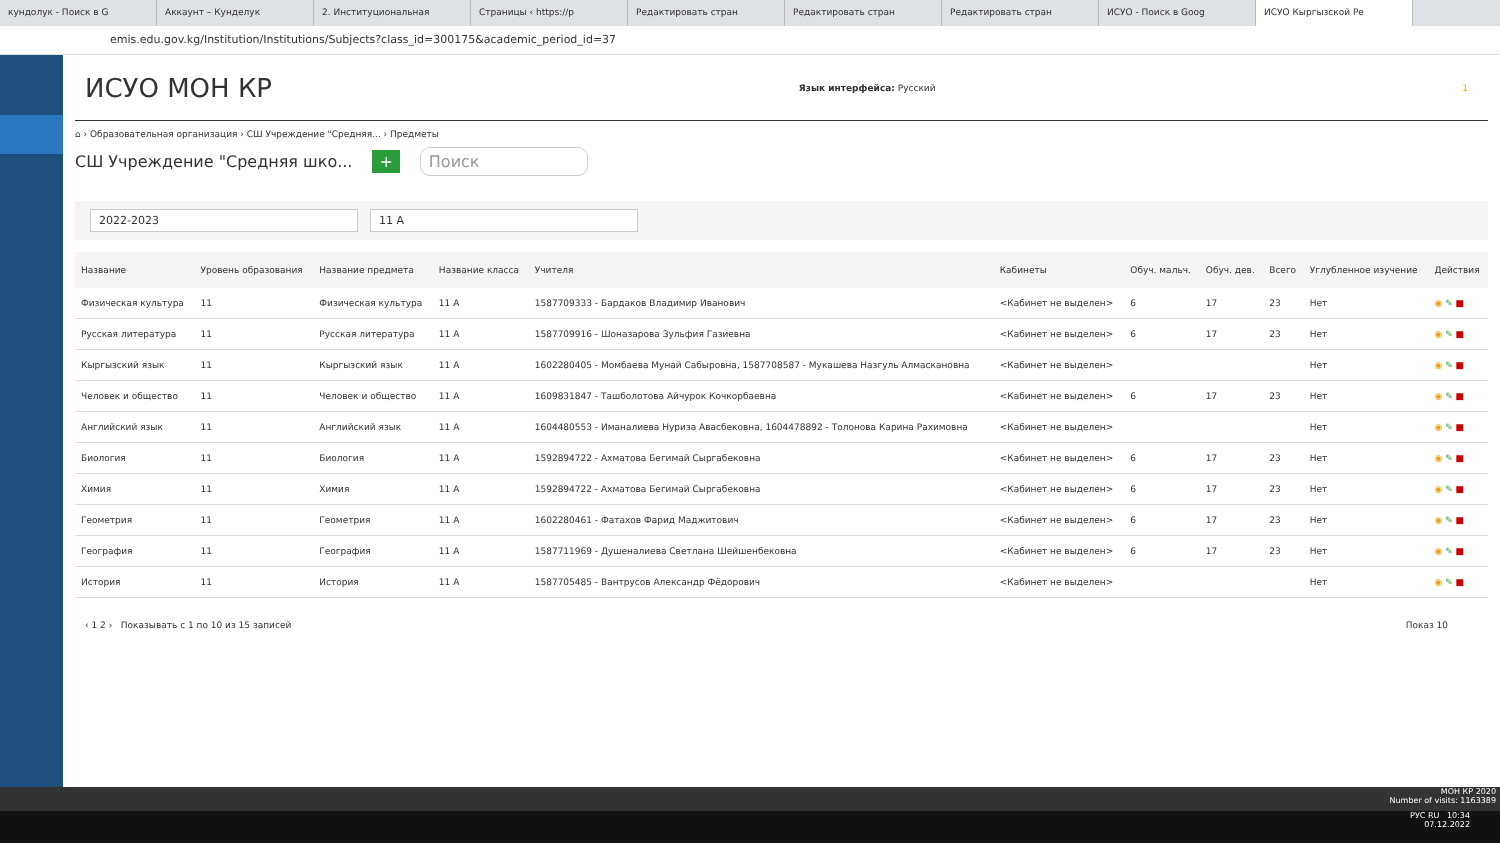кундолук - Поиск в G Аккаунт – Кунделук 2. Институциональная Страницы ‹ https://p Редактировать стран Редактировать стран Редактировать стран ИСУО - Поиск в Goog ИСУО Кыргызской Ре
emis.edu.gov.kg/Institution/Institutions/Subjects?class_id=300175&academic_period_id=37
ИСУО МОН КР
Язык интерфейса: Русский 1
⌂ › Образовательная организация › СШ Учреждение "Средняя... › Предметы
СШ Учреждение "Средняя шко... + Поиск
2022-2023 11 A
| Название | Уровень образования | Название предмета | Название класса | Учителя | Кабинеты | Обуч. мальч. | Обуч. дев. | Всего | Углубленное изучение | Действия |
| --- | --- | --- | --- | --- | --- | --- | --- | --- | --- | --- |
| Физическая культура | 11 | Физическая культура | 11 A | 1587709333 - Бардаков Владимир Иванович | <Кабинет не выделен> | 6 | 17 | 23 | Нет | ◉ ✎ ■ |
| Русская литература | 11 | Русская литература | 11 A | 1587709916 - Шоназарова Зульфия Газиевна | <Кабинет не выделен> | 6 | 17 | 23 | Нет | ◉ ✎ ■ |
| Кыргызский язык | 11 | Кыргызский язык | 11 A | 1602280405 - Момбаева Мунай Сабыровна, 1587708587 - Мукашева Назгуль Алмаскановна | <Кабинет не выделен> | | | | Нет | ◉ ✎ ■ |
| Человек и общество | 11 | Человек и общество | 11 A | 1609831847 - Ташболотова Айчурок Кочкорбаевна | <Кабинет не выделен> | 6 | 17 | 23 | Нет | ◉ ✎ ■ |
| Английский язык | 11 | Английский язык | 11 A | 1604480553 - Иманалиева Нуриза Авасбековна, 1604478892 - Толонова Карина Рахимовна | <Кабинет не выделен> | | | | Нет | ◉ ✎ ■ |
| Биология | 11 | Биология | 11 A | 1592894722 - Ахматова Бегимай Сыргабековна | <Кабинет не выделен> | 6 | 17 | 23 | Нет | ◉ ✎ ■ |
| Химия | 11 | Химия | 11 A | 1592894722 - Ахматова Бегимай Сыргабековна | <Кабинет не выделен> | 6 | 17 | 23 | Нет | ◉ ✎ ■ |
| Геометрия | 11 | Геометрия | 11 A | 1602280461 - Фатахов Фарид Маджитович | <Кабинет не выделен> | 6 | 17 | 23 | Нет | ◉ ✎ ■ |
| География | 11 | География | 11 A | 1587711969 - Душеналиева Светлана Шейшенбековна | <Кабинет не выделен> | 6 | 17 | 23 | Нет | ◉ ✎ ■ |
| История | 11 | История | 11 A | 1587705485 - Вантрусов Александр Фёдорович | <Кабинет не выделен> | | | | Нет | ◉ ✎ ■ |
‹ 1 2 › Показывать с 1 по 10 из 15 записей Показ 10
МОН КР 2020
Number of visits: 1163389
РУС RU 10:34
07.12.2022